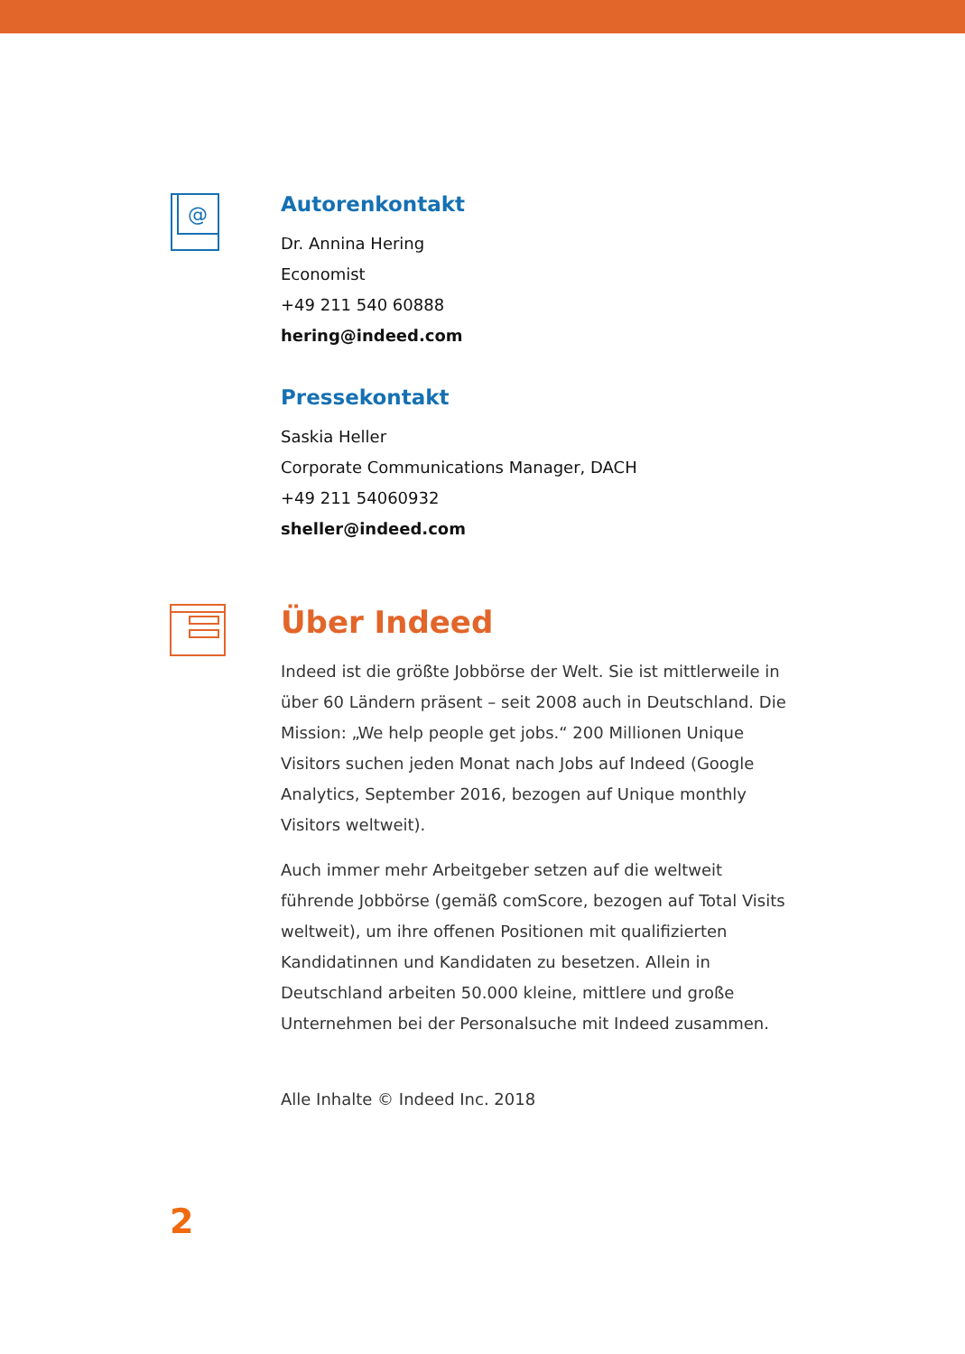@
Autorenkontakt
Dr. Annina Hering
Economist
+49 211 540 60888
hering@indeed.com
Pressekontakt
Saskia Heller
Corporate Communications Manager, DACH
+49 211 54060932
sheller@indeed.com
Über Indeed
Indeed ist die größte Jobbörse der Welt. Sie ist mittlerweile in über 60 Ländern präsent – seit 2008 auch in Deutschland. Die Mission: „We help people get jobs.“ 200 Millionen Unique Visitors suchen jeden Monat nach Jobs auf Indeed (Google Analytics, September 2016, bezogen auf Unique monthly Visitors weltweit).
Auch immer mehr Arbeitgeber setzen auf die weltweit führende Jobbörse (gemäß comScore, bezogen auf Total Visits weltweit), um ihre offenen Positionen mit qualifizierten Kandidatinnen und Kandidaten zu besetzen. Allein in Deutschland arbeiten 50.000 kleine, mittlere und große Unternehmen bei der Personalsuche mit Indeed zusammen.
Alle Inhalte © Indeed Inc. 2018
2